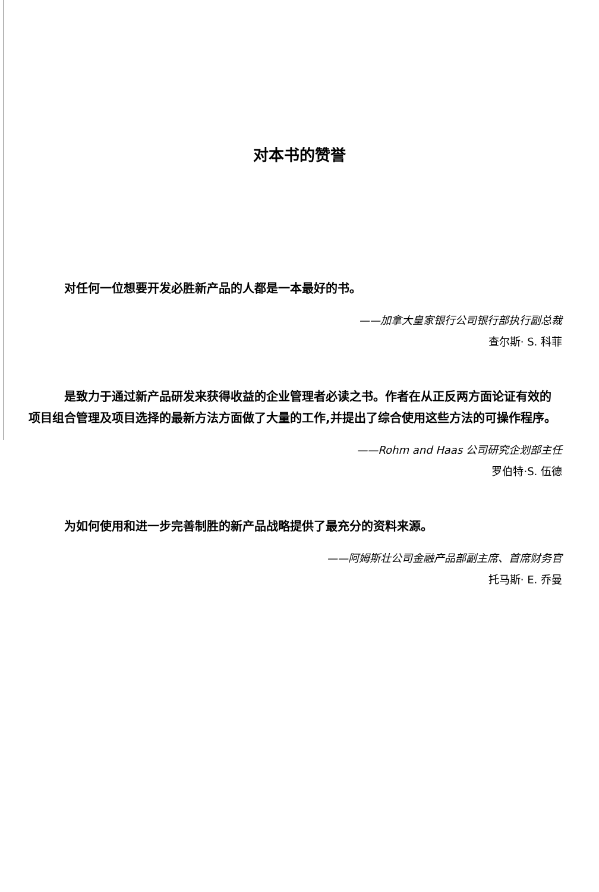对本书的赞誉
对任何一位想要开发必胜新产品的人都是一本最好的书。
——加拿大皇家银行公司银行部执行副总裁
查尔斯· S. 科菲
是致力于通过新产品研发来获得收益的企业管理者必读之书。作者在从正反两方面论证有效的项目组合管理及项目选择的最新方法方面做了大量的工作,并提出了综合使用这些方法的可操作程序。
——Rohm and Haas 公司研究企划部主任
罗伯特·S. 伍德
为如何使用和进一步完善制胜的新产品战略提供了最充分的资料来源。
——阿姆斯壮公司金融产品部副主席、首席财务官
托马斯· E. 乔曼